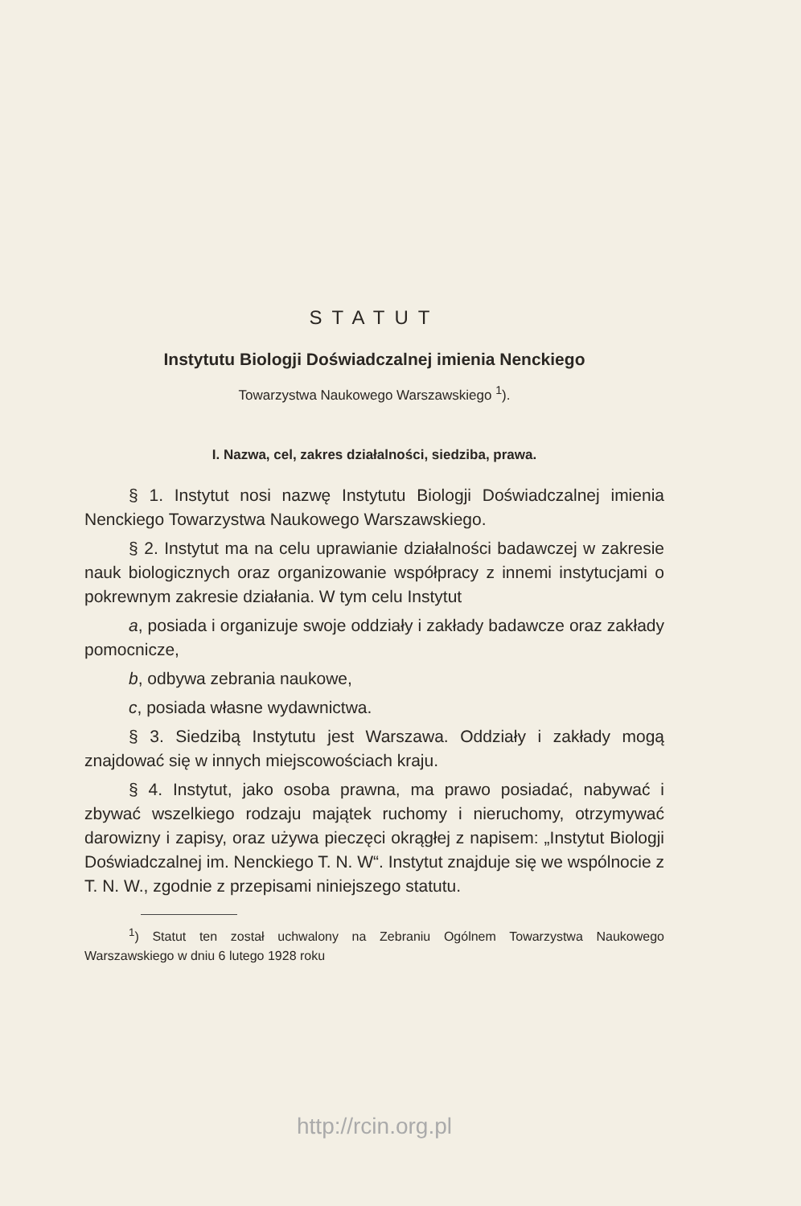STATUT
Instytutu Biologji Doświadczalnej imienia Nenckiego
Towarzystwa Naukowego Warszawskiego <sup>1</sup>).
I. Nazwa, cel, zakres działalności, siedziba, prawa.
§ 1. Instytut nosi nazwę Instytutu Biologji Doświadczalnej imienia Nenckiego Towarzystwa Naukowego Warszawskiego.
§ 2. Instytut ma na celu uprawianie działalności badawczej w zakresie nauk biologicznych oraz organizowanie współpracy z innemi instytucjami o pokrewnym zakresie działania. W tym celu Instytut
a, posiada i organizuje swoje oddziały i zakłady badawcze oraz zakłady pomocnicze,
b, odbywa zebrania naukowe,
c, posiada własne wydawnictwa.
§ 3. Siedzibą Instytutu jest Warszawa. Oddziały i zakłady mogą znajdować się w innych miejscowościach kraju.
§ 4. Instytut, jako osoba prawna, ma prawo posiadać, nabywać i zbywać wszelkiego rodzaju majątek ruchomy i nieruchomy, otrzymywać darowizny i zapisy, oraz używa pieczęci okrągłej z napisem: „Instytut Biologji Doświadczalnej im. Nenckiego T. N. W“. Instytut znajduje się we wspólnocie z T. N. W., zgodnie z przepisami niniejszego statutu.
<sup>1</sup>) Statut ten został uchwalony na Zebraniu Ogólnem Towarzystwa Naukowego Warszawskiego w dniu 6 lutego 1928 roku
http://rcin.org.pl